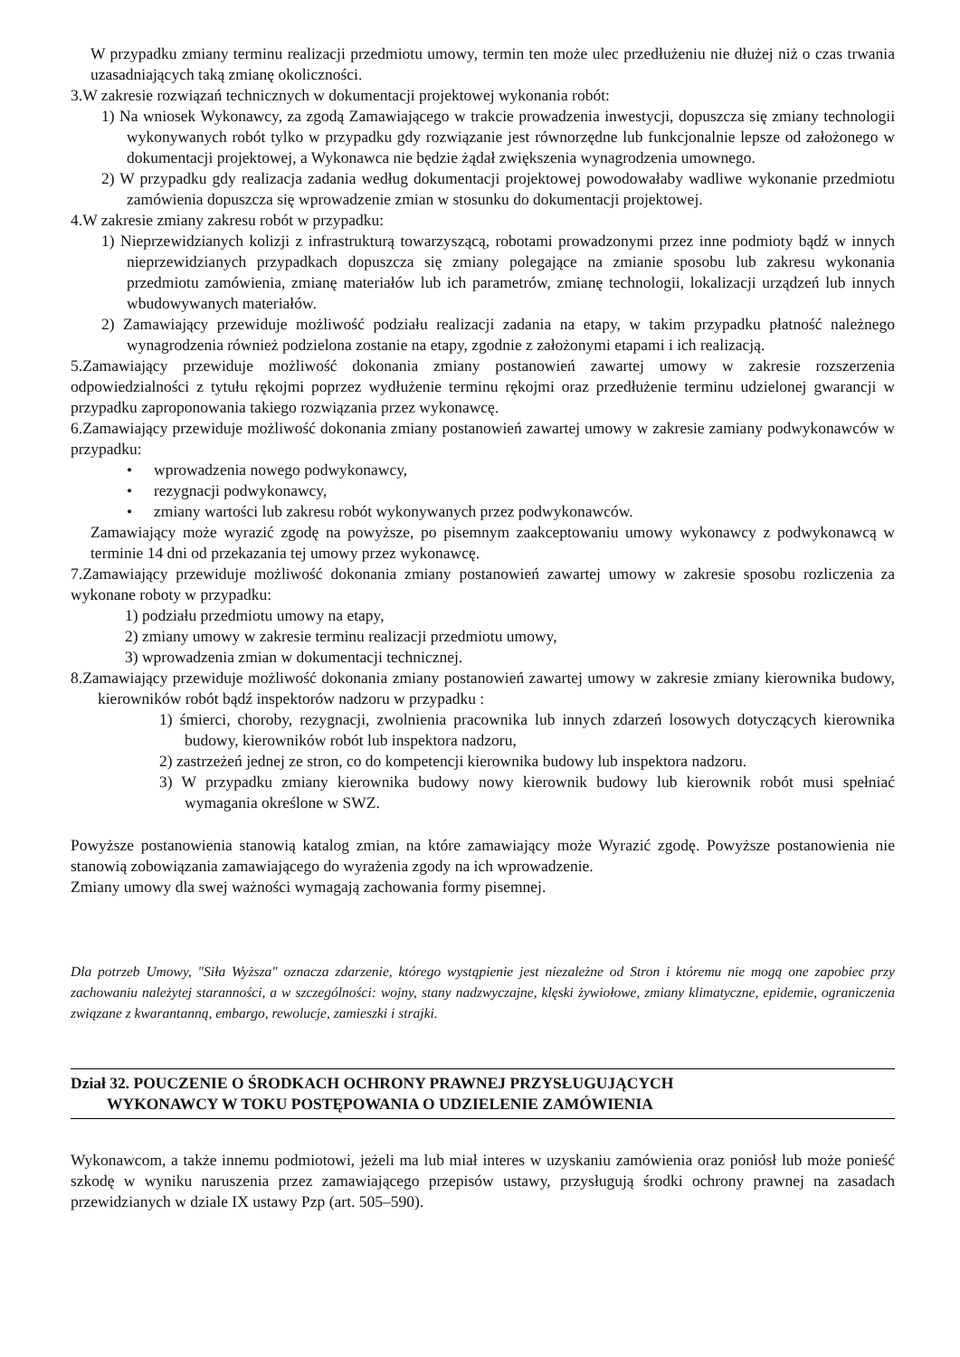W przypadku zmiany terminu realizacji przedmiotu umowy, termin ten może ulec przedłużeniu nie dłużej niż o czas trwania uzasadniających taką zmianę okoliczności.
3.W zakresie rozwiązań technicznych w dokumentacji projektowej wykonania robót:
1) Na wniosek Wykonawcy, za zgodą Zamawiającego w trakcie prowadzenia inwestycji, dopuszcza się zmiany technologii wykonywanych robót tylko w przypadku gdy rozwiązanie jest równorzędne lub funkcjonalnie lepsze od założonego w dokumentacji projektowej, a Wykonawca nie będzie żądał zwiększenia wynagrodzenia umownego.
2) W przypadku gdy realizacja zadania według dokumentacji projektowej powodowałaby wadliwe wykonanie przedmiotu zamówienia dopuszcza się wprowadzenie zmian w stosunku do dokumentacji projektowej.
4.W zakresie zmiany zakresu robót w przypadku:
1) Nieprzewidzianych kolizji z infrastrukturą towarzyszącą, robotami prowadzonymi przez inne podmioty bądź w innych nieprzewidzianych przypadkach dopuszcza się zmiany polegające na zmianie sposobu lub zakresu wykonania przedmiotu zamówienia, zmianę materiałów lub ich parametrów, zmianę technologii, lokalizacji urządzeń lub innych wbudowywanych materiałów.
2) Zamawiający przewiduje możliwość podziału realizacji zadania na etapy, w takim przypadku płatność należnego wynagrodzenia również podzielona zostanie na etapy, zgodnie z założonymi etapami i ich realizacją.
5.Zamawiający przewiduje możliwość dokonania zmiany postanowień zawartej umowy w zakresie rozszerzenia odpowiedzialności z tytułu rękojmi poprzez wydłużenie terminu rękojmi oraz przedłużenie terminu udzielonej gwarancji w przypadku zaproponowania takiego rozwiązania przez wykonawcę.
6.Zamawiający przewiduje możliwość dokonania zmiany postanowień zawartej umowy w zakresie zamiany podwykonawców w przypadku:
• wprowadzenia nowego podwykonawcy,
• rezygnacji podwykonawcy,
• zmiany wartości lub zakresu robót wykonywanych przez podwykonawców.
Zamawiający może wyrazić zgodę na powyższe, po pisemnym zaakceptowaniu umowy wykonawcy z podwykonawcą w terminie 14 dni od przekazania tej umowy przez wykonawcę.
7.Zamawiający przewiduje możliwość dokonania zmiany postanowień zawartej umowy w zakresie sposobu rozliczenia za wykonane roboty w przypadku:
1) podziału przedmiotu umowy na etapy,
2) zmiany umowy w zakresie terminu realizacji przedmiotu umowy,
3) wprowadzenia zmian w dokumentacji technicznej.
8.Zamawiający przewiduje możliwość dokonania zmiany postanowień zawartej umowy w zakresie zmiany kierownika budowy, kierowników robót bądź inspektorów nadzoru w przypadku :
1) śmierci, choroby, rezygnacji, zwolnienia pracownika lub innych zdarzeń losowych dotyczących kierownika budowy, kierowników robót lub inspektora nadzoru,
2) zastrzeżeń jednej ze stron, co do kompetencji kierownika budowy lub inspektora nadzoru.
3) W przypadku zmiany kierownika budowy nowy kierownik budowy lub kierownik robót musi spełniać wymagania określone w SWZ.
Powyższe postanowienia stanowią katalog zmian, na które zamawiający może Wyrazić zgodę. Powyższe postanowienia nie stanowią zobowiązania zamawiającego do wyrażenia zgody na ich wprowadzenie.
Zmiany umowy dla swej ważności wymagają zachowania formy pisemnej.
Dla potrzeb Umowy, "Siła Wyższa" oznacza zdarzenie, którego wystąpienie jest niezależne od Stron i któremu nie mogą one zapobiec przy zachowaniu należytej staranności, a w szczególności: wojny, stany nadzwyczajne, klęski żywiołowe, zmiany klimatyczne, epidemie, ograniczenia związane z kwarantanną, embargo, rewolucje, zamieszki i strajki.
Dział 32. POUCZENIE O ŚRODKACH OCHRONY PRAWNEJ PRZYSŁUGUJĄCYCH
WYKONAWCY W TOKU POSTĘPOWANIA O UDZIELENIE ZAMÓWIENIA
Wykonawcom, a także innemu podmiotowi, jeżeli ma lub miał interes w uzyskaniu zamówienia oraz poniósł lub może ponieść szkodę w wyniku naruszenia przez zamawiającego przepisów ustawy, przysługują środki ochrony prawnej na zasadach przewidzianych w dziale IX ustawy Pzp (art. 505–590).